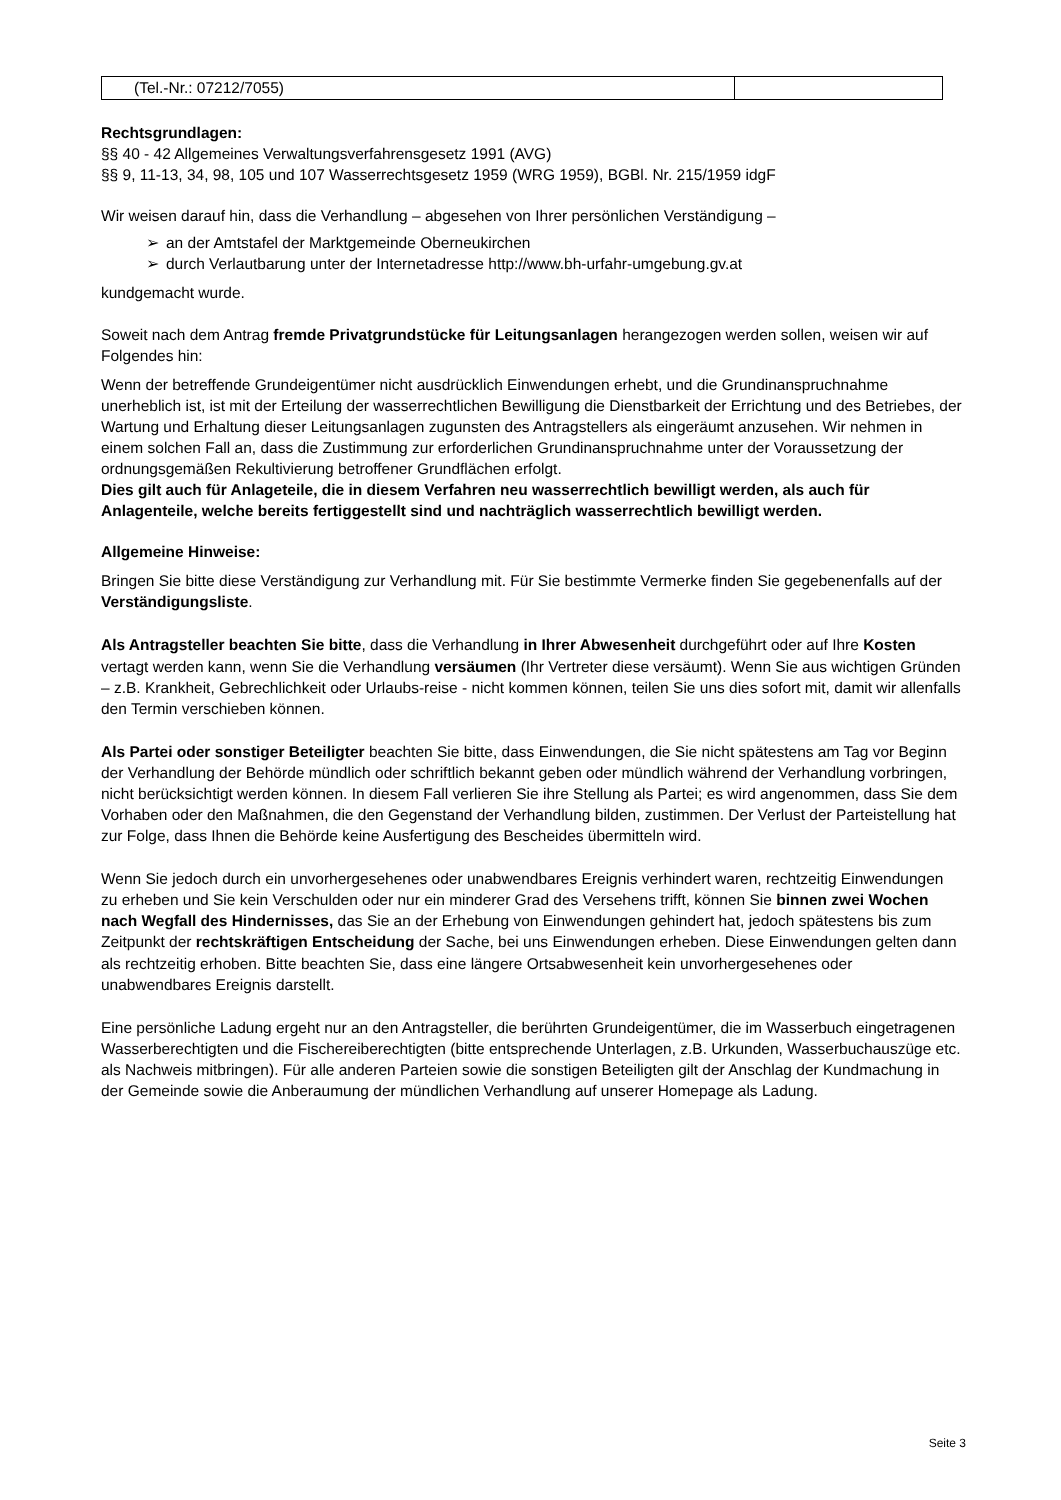| (Tel.-Nr.: 07212/7055) | |
Rechtsgrundlagen:
§§ 40 - 42 Allgemeines Verwaltungsverfahrensgesetz 1991 (AVG)
§§ 9, 11-13, 34, 98, 105 und 107 Wasserrechtsgesetz 1959 (WRG 1959), BGBl. Nr. 215/1959 idgF
Wir weisen darauf hin, dass die Verhandlung – abgesehen von Ihrer persönlichen Verständigung –
➢ an der Amtstafel der Marktgemeinde Oberneukirchen
➢ durch Verlautbarung unter der Internetadresse http://www.bh-urfahr-umgebung.gv.at
kundgemacht wurde.
Soweit nach dem Antrag fremde Privatgrundstücke für Leitungsanlagen herangezogen werden sollen, weisen wir auf Folgendes hin:
Wenn der betreffende Grundeigentümer nicht ausdrücklich Einwendungen erhebt, und die Grundinanspruchnahme unerheblich ist, ist mit der Erteilung der wasserrechtlichen Bewilligung die Dienstbarkeit der Errichtung und des Betriebes, der Wartung und Erhaltung dieser Leitungsanlagen zugunsten des Antragstellers als eingeräumt anzusehen. Wir nehmen in einem solchen Fall an, dass die Zustimmung zur erforderlichen Grundinanspruchnahme unter der Voraussetzung der ordnungsgemäßen Rekultivierung betroffener Grundflächen erfolgt.
Dies gilt auch für Anlageteile, die in diesem Verfahren neu wasserrechtlich bewilligt werden, als auch für Anlagenteile, welche bereits fertiggestellt sind und nachträglich wasserrechtlich bewilligt werden.
Allgemeine Hinweise:
Bringen Sie bitte diese Verständigung zur Verhandlung mit. Für Sie bestimmte Vermerke finden Sie gegebenenfalls auf der Verständigungsliste.
Als Antragsteller beachten Sie bitte, dass die Verhandlung in Ihrer Abwesenheit durchgeführt oder auf Ihre Kosten vertagt werden kann, wenn Sie die Verhandlung versäumen (Ihr Vertreter diese versäumt). Wenn Sie aus wichtigen Gründen – z.B. Krankheit, Gebrechlichkeit oder Urlaubs-reise - nicht kommen können, teilen Sie uns dies sofort mit, damit wir allenfalls den Termin verschieben können.
Als Partei oder sonstiger Beteiligter beachten Sie bitte, dass Einwendungen, die Sie nicht spätestens am Tag vor Beginn der Verhandlung der Behörde mündlich oder schriftlich bekannt geben oder mündlich während der Verhandlung vorbringen, nicht berücksichtigt werden können. In diesem Fall verlieren Sie ihre Stellung als Partei; es wird angenommen, dass Sie dem Vorhaben oder den Maßnahmen, die den Gegenstand der Verhandlung bilden, zustimmen. Der Verlust der Parteistellung hat zur Folge, dass Ihnen die Behörde keine Ausfertigung des Bescheides übermitteln wird.
Wenn Sie jedoch durch ein unvorhergesehenes oder unabwendbares Ereignis verhindert waren, rechtzeitig Einwendungen zu erheben und Sie kein Verschulden oder nur ein minderer Grad des Versehens trifft, können Sie binnen zwei Wochen nach Wegfall des Hindernisses, das Sie an der Erhebung von Einwendungen gehindert hat, jedoch spätestens bis zum Zeitpunkt der rechtskräftigen Entscheidung der Sache, bei uns Einwendungen erheben. Diese Einwendungen gelten dann als rechtzeitig erhoben. Bitte beachten Sie, dass eine längere Ortsabwesenheit kein unvorhergesehenes oder unabwendbares Ereignis darstellt.
Eine persönliche Ladung ergeht nur an den Antragsteller, die berührten Grundeigentümer, die im Wasserbuch eingetragenen Wasserberechtigten und die Fischereiberechtigten (bitte entsprechende Unterlagen, z.B. Urkunden, Wasserbuchauszüge etc. als Nachweis mitbringen). Für alle anderen Parteien sowie die sonstigen Beteiligten gilt der Anschlag der Kundmachung in der Gemeinde sowie die Anberaumung der mündlichen Verhandlung auf unserer Homepage als Ladung.
Seite 3